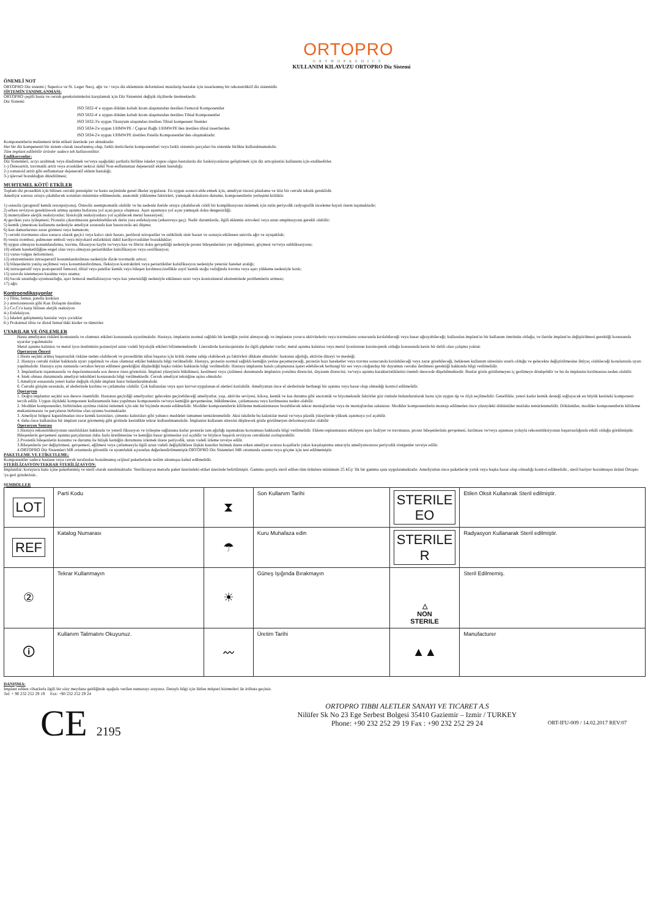ORTOPRO
ORTHOPAEDICS
KULLANIM KILAVUZU ORTOPRO Diz Sistemi
ÖNEMLİ NOT
ORTOPRO Diz sistemi ( Superica ve St. Leger Neo), ağrı ve / veya diz ekleminin deformitesi muzdarip hastalar için tasarlanmış bir rekonstrüktif diz sistemidir.
SİSTEMİN TANIMLANMASI:
ORTOPRO çeşitli hasta ve cerrah gereksinimlerini karşılamak için Diz Sistemini değişik ölçülerde üretmektedir.
Diz Sistemi:
ISO 5832-4' e uygun döküm kobalt krom alaşımından üretilen Femoral Komponentler
ISO 5832-4' e uygun döküm kobalt krom alaşımından üretilen Tibial Komponentler
ISO 5832-3'e uygun Titanyum alaşımdan üretilen Tibial kompenent Stemler
ISO 5834-2'e uygun UHMWPE / Çapraz Bağlı UHMWPE'den üretilen tibial insertlerden
ISO 5834-2'e uygun UHMWPE üretilen Patella Komponentler'den oluşmaktadır.
Komponentlerin malzemesi ürün etiketi üzerinde yer almaktadır.
Her bir diz kompenenti bir sistem olarak tasarlanmış olup, farklı üreticilerin komponentleri veya farklı sistemin parçaları bu sistemle birlikte kullanılmamalıdır.
Tüm implant edilebilir ürünler sadece tek kullanımlıktır.
Endikasyonlar:
Diz Sistemleri, acıyı azaltmak veya dindirmek ve/veya aşağıdaki şartlarla birlikte iskelet yapısı olgun hastalarda diz fonksiyonlarını geliştirmek için diz artroplastisi kullanımı için endikedirler.
1-) Osteoartrit, travmatik artrit veya avasküler nekroz dahil Non-enflamatuar dejeneratif eklem hastalığı;
2-) romatoid artrit gibi enflamatuar dejeneratif eklem hastalığı;
3-) işlevsel bozukluğun düzeltilmesi;
MUHTEMEL KÖTÜ ETKİLER
Toplam diz prosedürü için bilinen cerrahi prensipler ve hasta seçiminde genel ilkeler uygulanır. En uygun sonucu elde etmek için, ameliyat öncesi planlama ve titiz bir cerrahi teknik gereklidir.
Ameliyat sonrası ortaya çıkabilecek sorunları minimize edilmesinde, anatomik yüklenme faktörleri, yumuşak dokuların durumu, komponentlerin yerleşimi kritiktir.
1) osteoliz (progresif kemik rezorpsiyonu). Osteoliz asemptomatik olabilir ve bu nedenle ileride ortaya çıkabilecek ciddi bir komplikasyonu önlemek için rutin periyodik radyografik inceleme hayati önem taşımaktadır;
2) erken revizyon gerektirecek artmış aşınma hızlarına yol açan parça oluşması. Aşırı aşınmaya yol açan yumuşak doku dengesizliği;
3) materyallere alerjik reaksiyonlar; histolojik reaksiyonlara yol açabilecek metal hassasiyeti;
4) geciken yara iyileşmesi; Protezin çıkarılmasını gerektirebilecek derin yara enfeksiyonu (erkenveya geç). Nadir durumlarda, ilgili eklemin artrodezi veya uzun ampütasyonu gerekli olabilir;
5) kemik çimentosu kullanımı nedeniyle ameliyat sırasında kan basıncında ani düşme;
6) kan damarlarının zarar görmesi veya hematom;
7) cerrahi travmanın olası sonucu olarak geçici veya kalıcı sinir hasarı, periferal nöropatiler ve subklinik sinir hasarı ve sonuçta etkilenen uzuvda ağrı ve uyuşukluk;
8) venöz tromboz, pulmoner emboli veya miyokard enfarktüsü dahil kardiyovasküler bozukluklar;
9) uygun olmayan konumlandırma, travma, fiksasyon kaybı ve/veya kas ve fibröz doku gevşekliği nedeniyle protez bileşenlerinin yer değiştirmesi, göçmesi ve/veya sublüksasyonu;
10) eklem hareketliliğine engel olan veya olmayan periartiküler kalsifikasyon veya ossifikasyon;
11) varus-valgus deformitesi;
12) ekstremitenin intraoperatif konumlandırılması nedeniyle dizde travmatik artroz;
13) bileşenlerin yanlış seçilmesi veya konumlandırılması, fleksiyon kontraktürü veya periartiküler kalsifikasyon nedeniyle yetersiz hareket aralığı;
14) intraoperatif veya postoperatif femoral, tibial veya patellar kemik veya bileşen kırılması;özellikle zayıf kemik stoğu varlığında travma veya aşırı yükleme nedeniyle kırık;
15) uzuvda istenmeyen kısalma veya uzama;
16) bacak uzunluğu uyumsuzluğu, aşırı femoral medializasyon veya kas yetersizliği nedeniyle etkilenen uzuv veya kontralateral ekstremitede problemlerin artması;
17) ağrı.
Kontroendikasyonlar
1-) Tibia, femur, patella kırıkları
2-) arteriostenosis gibi Kan Dolaşım daralma
3-) Co.Cr'a karşı bilinen alerjik reaksiyon
4-) Enfeksiyon.
5-) İskeleti gelişmemiş hastalar veya çocuklar
6-) Proksimal tibia ve distal femur'daki kistler ve tümörler.
UYARILAR VE ÖNLEMLER
Hasta ameliyatın riskleri konusunda ve olumsuz etkileri konusunda uyarılmalıdır. Hastaya, implantın normal sağlıklı bir kemiğin yerini almayacağı ve implantın yorucu aktivitelerin veya travmaların sonucunda kırılabileceği veya hasar uğrayabileceği; kullanılan implant'ın bir kullanım ömrünün olduğu, ve ileride implant'ın değiştirilmesi gerektiği konusunda uyarılar yapılmalıdır.
Metal aşınma kalıntısı ve metal iyon üretiminin potansiyel uzun vadeli biyolojik etkileri bilinmemektedir. Literatürde karsinojenisite ile ilgili şüpheler vardır; metal aşınma kalıntısı veya metal iyonlarının karsinojenik olduğu konusunda kesin bir delili olan çalışma yoktur.
Operasyon Öncesi
1.Hasta seçimi artmış başarısızlık riskine neden olabilecek ve prosedürün nihai başarısı için kritik öneme sahip olabilecek şu faktörleri dikkate almalıdır: hastanın ağırlığı, aktivite düzeyi ve mesleği.
2. Hastaya cerrahi riskler hakkında uyarı yapılmalı ve olası olumsuz etkiler hakkında bilgi verilmelidir. Hastaya, protezin normal sağlıklı kemiğin yerine geçemeyeceği, protezin bazı hareketler veya travma sonucunda kırılabileceği veya zarar görebileceği, beklenen kullanım süresinin sınırlı olduğu ve gelecekte değiştirilmesine ihtiyaç olabileceği konularında uyarı yapılmalıdır. Hastaya aynı zamanda cerrahın beyan edilmesi gerektiğini düşündüğü başka riskler hakkında bilgi verilmelidir. Hastaya implantın hatalı çalışmasına işaret edebilecek herhangi bir ses veya olağandışı bir duyumun cerraha iletilmesi gerektiği hakkında bilgi verilmelidir.
3. İmplantların taşınmasında ve depolanmasında son derece özen gösteriniz. İmplant yüzeyinin bükülmesi, kesilmesi veya çizilmesi durumunda implantın yorulma direncini, dayanım direncini, ve/veya aşınma karakteristiklerini önemli derecede düşebilmektedir. Bunlar gözle görülemeyen iç gerilmeye dönüşebilir ve bu da implantın kırılmasına neden olabilir.
4. İstek olması durumunda ameliyat teknikleri konusunda bilgi verilmektedir. Cerrah ameliyat tekniğine aşina olmalıdır.
5.Ameliyat esnasında yeteri kadar değişik ölçüde implant hazır bulundurulmalıdır.
6. Cerrahi girişim sırasında, el aletlerinde kırılma ve çatlamalar olabilir. Çok kullanılan veya aşırı kuvvet uygulanan el aletleri kırılabilir. Ameliyattan önce el aletlerinde herhangi bir aşınma veya hasar olup olmadığı kontrol edilmelidir.
Operasyon
1. Doğru implantın seçimi son derece önemlidir. Hastanın geçirdiği ameliyatlar; gelecekte geçirebileceği ameliyatlar, yaşı, aktivite seviyesi, kilosu, kemik ve kas durumu gibi anotomik ve biyomekanik faktörler göz önünde bulundurularak hasta için uygun tip ve ölçü seçilmelidir. Genellikle, yeteri kadar kemik desteği sağlayacak en büyük kesitteki komponent tercih edilir. Uygun ölçüdeki komponent kullanımında hata yapılması komponentin ve/veya kemiğin gevşemesine, bükülmesine, çatlamasına veya kırılmasına neden olabilir.
2. Modüler komponentler, birbirinden ayrılma riskini önlemek için sıkı bir biçimde monte edilmelidir. Modüler komponentlerin kilitleme mekanizmasını bozabilecek tekrar montajlardan veya de montajlardan sakınınız. Modüler komponentlerin montajı edilmeden önce yüzeydeki döküntüler mutlaka temizlenmelidir. Döküntüler, modüler komponentlerin kilitleme mekanizmasını ve parçaların birbirine olan uyumu bozmaktadır.
3. Ameliyat bölgesi kapatılmadan önce kemik kırıntıları, çimento kalıntıları gibi yabancı maddeler tamamen temizlenmelidir. Aksi takdirde bu kalıntılar metal ve/veya plastik yüzeylerde yüksek aşınmaya yol açabilir.
4. daha önce kullanılan bir implant zarar görmemiş gibi göründe kesinlikle tekrar kullanılmamalıdır. İmplantın kullanım süresini düşürecek gözle görülmeyen deformasyonlar olabilir
Operasyon Sonrası
1.Hastaya rekonstrüksiyonun sınırlılıkları hakkında ve yeterli fiksasyon ve iyileşme sağlanana kadar protezin tam ağırlığı taşımaktan korunması hakkında bilgi verilmelidir. Eklem replasmanını etkileyen aşırı faaliyet ve travmanın, protez bileşenlerinin gevşemesi, kırılması ve/veya aşınması yoluyla rekonstrüksiyonun başarısızlığında etkili olduğu görülmüştür. Bileşenlerin gevşemesi aşınma parçalarının daha fazla üretilmesine ve kemiğin hasar görmesine yol açabilir ve böylece başarılı revizyon cerrahisini zorlaştırabilir.
2.Prostetik bileşenlerin konumu ve durumu ile bitişik kemiğin durumunu izlemek üzere periyodik, uzun vadeli izleme tavsiye edilir.
3.Bileşenlerin yer değiştirmesi, gevşemesi, eğilmesi veya çatlamasıyla ilgili uzun vadeli değişikliklere ilişkin kanıtlar bulmak üzere erken ameliyat sonrası koşullarla yakın karşılaştırma amacıyla ameliyatsonrası periyodik röntgenler tavsiye edilir.
4.ORTOPRO Diz Sistemleri MR ortamında güvenlik ve uyumluluk açısından değerlendirilmemiştir.ORTOPRO Diz Sistemleri MR ortamında ısınma veya göçme için test edilmemiştir.
PAKETLEME VE ETİKETLEME:
Komponentler sadece hastane veya cerrah tarafından bozulmamış orijinal paketlerinde teslim alınmışsa kabul edilmelidir.
STERİLİZASYON/TEKRAR STERİLİZASYON:
İmplantlar; koruyucu kutu içine paketlenmiş ve steril olarak sunulmaktadır. Sterilizasyon metodu paket üzerindeki etiket üzerinde belirtilmiştir. Gamma ışınıyla steril edilen tüm ürünlere minimum 25 kGy 'lik bir gamma ışını uygulanmaktadır. Ameliyattan önce paketlerde yırtık veya başka hasar olup olmadığı kontrol edilmelidir., steril bariyer bozulmuşsa ürünü Ortopro 'ya geri gönderiniz..
ŞEMBOLLER
| LOT | Parti Kodu | ⧗ | Son Kullanım Tarihi | STERILE EO | Etilen Oksit Kullanırak Steril edilmiştir. |
| REF | Katalog Numarası | ☂ | Kuru Muhafaza edin | STERILE R | Radyasyon Kullanarak Steril edilmiştir. |
| ② | Tekrar Kullanmayın | ☀ | Güneş Işığında Bırakmayın | △ NON STERILE | Steril Edilmemiş. |
| 🛈 | Kullanım Talimatını Okuyunuz. | 〰 | Üretim Tarihi | ▲▲ | Manufacturer |
DANIŞMA:
İmplant edilen cihazlarla ilgili bir olay meydana geldiğinde aşağıda verilen numarayı arayınız. Detaylı bilgi için lütfen müşteri hizmetleri ile irtibata geçiniz.
Tel: + 90 232 252 29 19 Fax: +90 232 252 29 24
CE 2195
ORTOPRO TIBBI ALETLER SANAYI VE TICARET A.S
Nilüfer Sk No 23 Ege Serbest Bolgesi 35410 Gaziemir – Izmir / TURKEY
Phone: +90 232 252 29 19 Fax : +90 232 252 29 24
ORT-IFU-009 / 14.02.2017 REV:07